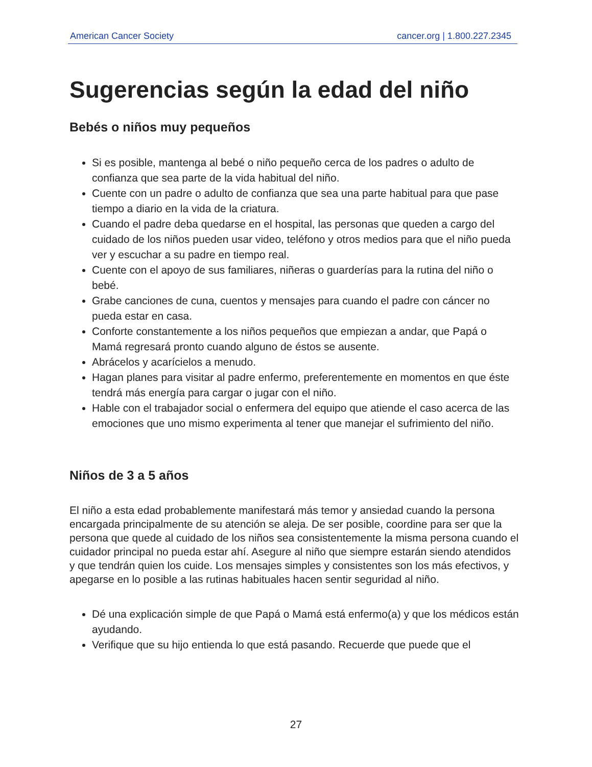American Cancer Society cancer.org | 1.800.227.2345
Sugerencias según la edad del niño
Bebés o niños muy pequeños
Si es posible, mantenga al bebé o niño pequeño cerca de los padres o adulto de confianza que sea parte de la vida habitual del niño.
Cuente con un padre o adulto de confianza que sea una parte habitual para que pase tiempo a diario en la vida de la criatura.
Cuando el padre deba quedarse en el hospital, las personas que queden a cargo del cuidado de los niños pueden usar video, teléfono y otros medios para que el niño pueda ver y escuchar a su padre en tiempo real.
Cuente con el apoyo de sus familiares, niñeras o guarderías para la rutina del niño o bebé.
Grabe canciones de cuna, cuentos y mensajes para cuando el padre con cáncer no pueda estar en casa.
Conforte constantemente a los niños pequeños que empiezan a andar, que Papá o Mamá regresará pronto cuando alguno de éstos se ausente.
Abrácelos y acarícielos a menudo.
Hagan planes para visitar al padre enfermo, preferentemente en momentos en que éste tendrá más energía para cargar o jugar con el niño.
Hable con el trabajador social o enfermera del equipo que atiende el caso acerca de las emociones que uno mismo experimenta al tener que manejar el sufrimiento del niño.
Niños de 3 a 5 años
El niño a esta edad probablemente manifestará más temor y ansiedad cuando la persona encargada principalmente de su atención se aleja. De ser posible, coordine para ser que la persona que quede al cuidado de los niños sea consistentemente la misma persona cuando el cuidador principal no pueda estar ahí. Asegure al niño que siempre estarán siendo atendidos y que tendrán quien los cuide. Los mensajes simples y consistentes son los más efectivos, y apegarse en lo posible a las rutinas habituales hacen sentir seguridad al niño.
Dé una explicación simple de que Papá o Mamá está enfermo(a) y que los médicos están ayudando.
Verifique que su hijo entienda lo que está pasando. Recuerde que puede que el
27